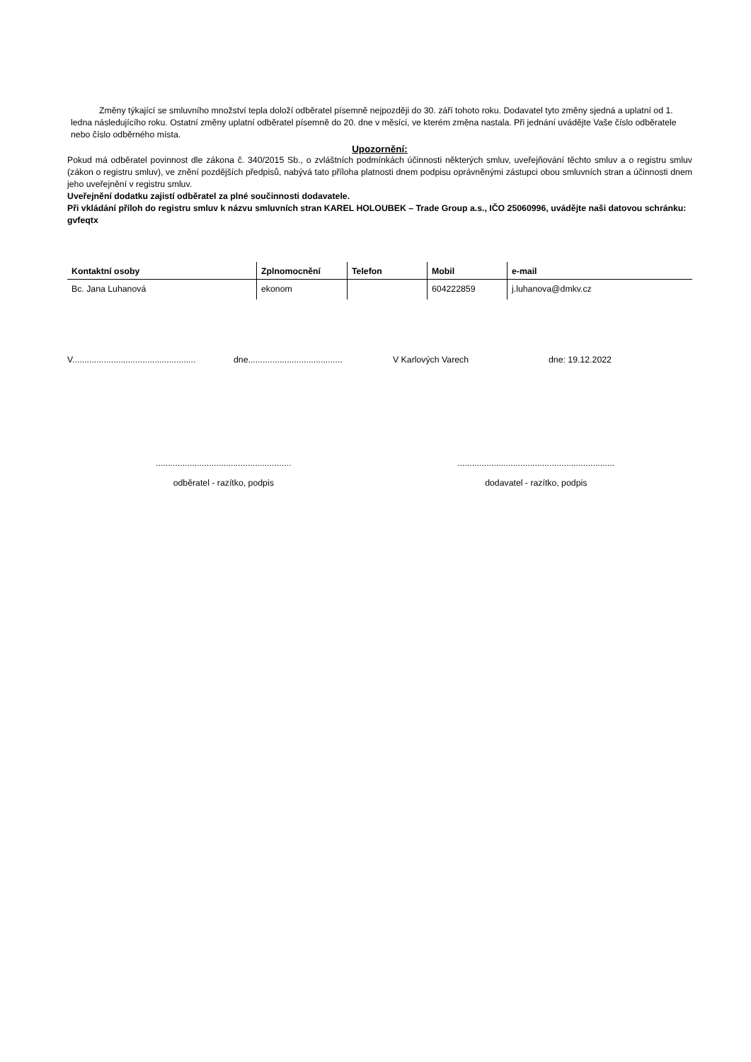Změny týkající se smluvního množství tepla doloží odběratel písemně nejpozději do 30. září tohoto roku. Dodavatel tyto změny sjedná a uplatní od 1. ledna následujícího roku. Ostatní změny uplatní odběratel písemně do 20. dne v měsíci, ve kterém změna nastala. Při jednání uvádějte Vaše číslo odběratele nebo číslo odběrného místa.
Upozornění:
Pokud má odběratel povinnost dle zákona č. 340/2015 Sb., o zvláštních podmínkách účinnosti některých smluv, uveřejňování těchto smluv a o registru smluv (zákon o registru smluv), ve znění pozdějších předpisů, nabývá tato příloha platnosti dnem podpisu oprávněnými zástupci obou smluvních stran a účinnosti dnem jeho uveřejnění v registru smluv.
Uveřejnění dodatku zajistí odběratel za plné součinnosti dodavatele.
Při vkládání příloh do registru smluv k názvu smluvních stran KAREL HOLOUBEK – Trade Group a.s., IČO 25060996, uvádějte naši datovou schránku: gvfeqtx
| Kontaktní osoby | Zplnomocnění | Telefon | Mobil | e-mail |
| --- | --- | --- | --- | --- |
| Bc. Jana Luhanová | ekonom | | 604222859 | j.luhanova@dmkv.cz |
V................................................... dne....................................... V Karlových Varech dne: 19.12.2022
........................................................
odběratel - razítko, podpis
.................................................................
dodavatel - razítko, podpis